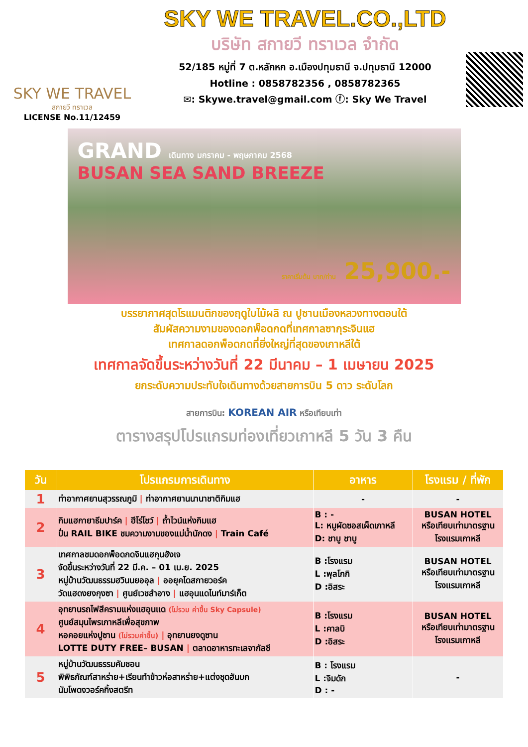SKY WE TRAVEL
สกายวี ทราเวล
LICENSE No.11/12459
SKY WE TRAVEL.CO.,LTD
บริษัท สกายวี ทราเวล จำกัด
52/185 หมู่ที่ 7 ต.หลักหก อ.เมืองปทุมธานี จ.ปทุมธานี 12000
Hotline : 0858782356 , 0858782365
✉: Skywe.travel@gmail.com ⓕ: Sky We Travel
GRAND เดินทาง มกราคม - พฤษภาคม 2568
BUSAN SEA SAND BREEZE
ราคาเริ่มต้น บาท/ท่าน 25,900.-
บรรยากาศสุดโรแมนติกของฤดูใบไม้ผลิ ณ ปูซานเมืองหลวงทางตอนใต้
สัมผัสความงามของดอกพ็อดกดที่เทศกาลซากุระจินแฮ
เทศกาลดอกพ็อดกดที่ยิ่งใหญ่ที่สุดของเกาหลีใต้
เทศกาลจัดขึ้นระหว่างวันที่ 22 มีนาคม – 1 เมษายน 2025
ยกระดับความประทับใจเดินทางด้วยสายการบิน 5 ดาว ระดับโลก
สายการบิน: KOREAN AIR หรือเทียบเท่า
ตารางสรุปโปรแกรมท่องเที่ยวเกาหลี 5 วัน 3 คืน
| วัน | โปรแกรมการเดินทาง | อาหาร | โรงแรม / ที่พัก |
| --- | --- | --- | --- |
| 1 | ท่าอากาศยานสุวรรณภูมิ / ท่าอากาศยานนานาชาติกิมแฮ | - | - |
| 2 | กิมแฮกายาธีมปาร์ค / ฮีโร่โชว์ / ถ้ำไวน์แห่งกิมแฮ ปั่น RAIL BIKE ชมความงามของแม่น้ำนักดง / Train Café | B : - L: หมูผัดซอสเผ็ดเกาหลี D: ชาบู ชาบู | BUSAN HOTEL หรือเทียบเท่ามาตรฐาน โรงแรมเกาหลี |
| 3 | เทศกาลชมดอกพ็อดกดจินแฮกุนฮังเจ จัดขึ้นระหว่างวันที่ 22 มี.ค. – 01 เม.ย. 2025 หมู่บ้านวัฒนธรรมฮวินนยออุล / ออยุคโดสกายวอร์ค วัดแฮดงยงกุงซา / ศูนย์เวชสำอาง / แฮอุนแดไนท์มาร์เก็ต | B :โรงแรม L :พุลโกกิ D :อิสระ | BUSAN HOTEL หรือเทียบเท่ามาตรฐาน โรงแรมเกาหลี |
| 4 | อุทยานรถไฟสีครามแห่งแฮอุนแด (ไม่รวม ค่าขึ้น Sky Capsule) ศูนย์สมุนไพรเกาหลีเพื่อสุขภาพ หอคอยแห่งปูซาน (ไม่รวมค่าขึ้น) / อุทยานยงดูซาน LOTTE DUTY FREE– BUSAN / ตลาดอาหารทะเลจากัลชี | B :โรงแรม L :คาลบิ D :อิสระ | BUSAN HOTEL หรือเทียบเท่ามาตรฐาน โรงแรมเกาหลี |
| 5 | หมู่บ้านวัฒนธรรมคัมชอน พิพิธภัณฑ์สาหร่าย+เรียนทำข้าวห่อสาหร่าย+แต่งชุดฮันบก นัมโพดงวอร์คกิ้งสตรีท | B : โรงแรม L :จิมดัก D : - | - |